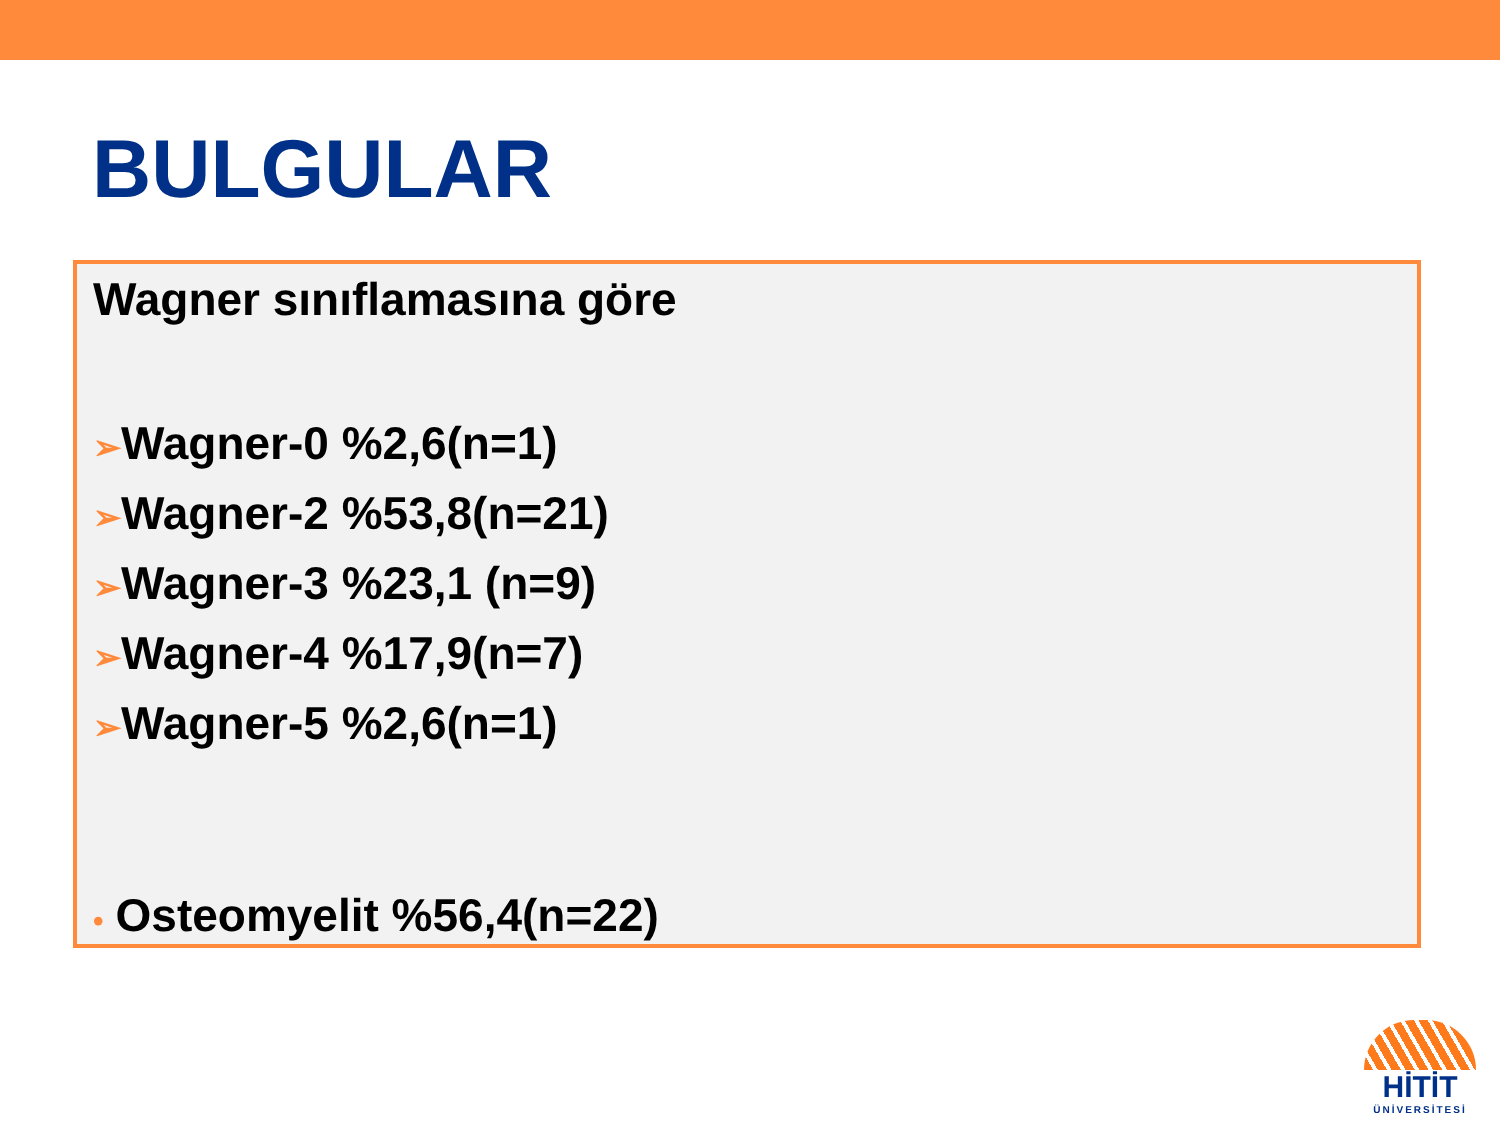BULGULAR
Wagner sınıflamasına göre
➢Wagner-0 %2,6(n=1)
➢Wagner-2 %53,8(n=21)
➢Wagner-3 %23,1 (n=9)
➢Wagner-4 %17,9(n=7)
➢Wagner-5 %2,6(n=1)
• Osteomyelit %56,4(n=22)
HİTİT
ÜNİVERSİTESİ